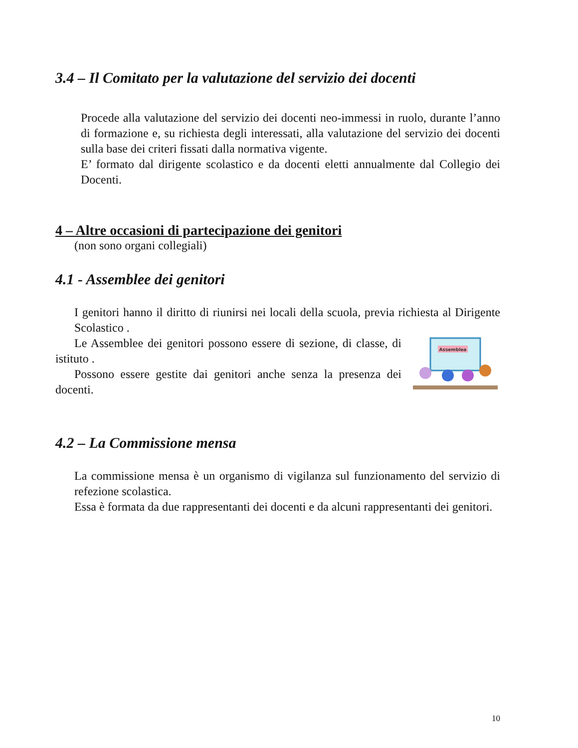3.4 – Il Comitato per la valutazione del servizio dei docenti
Procede alla valutazione del servizio dei docenti neo-immessi in ruolo, durante l’anno di formazione e, su richiesta degli interessati, alla valutazione del servizio dei docenti sulla base dei criteri fissati dalla normativa vigente.
E’ formato dal dirigente scolastico e da docenti eletti annualmente dal Collegio dei Docenti.
4 – Altre occasioni di partecipazione dei genitori
(non sono organi collegiali)
4.1 - Assemblee dei genitori
I genitori hanno il diritto di riunirsi nei locali della scuola, previa richiesta al Dirigente Scolastico .
Assemblea
Le Assemblee dei genitori possono essere di sezione, di classe, di istituto .
Possono essere gestite dai genitori anche senza la presenza dei docenti.
4.2 – La Commissione mensa
La commissione mensa è un organismo di vigilanza sul funzionamento del servizio di refezione scolastica.
Essa è formata da due rappresentanti dei docenti e da alcuni rappresentanti dei genitori.
10